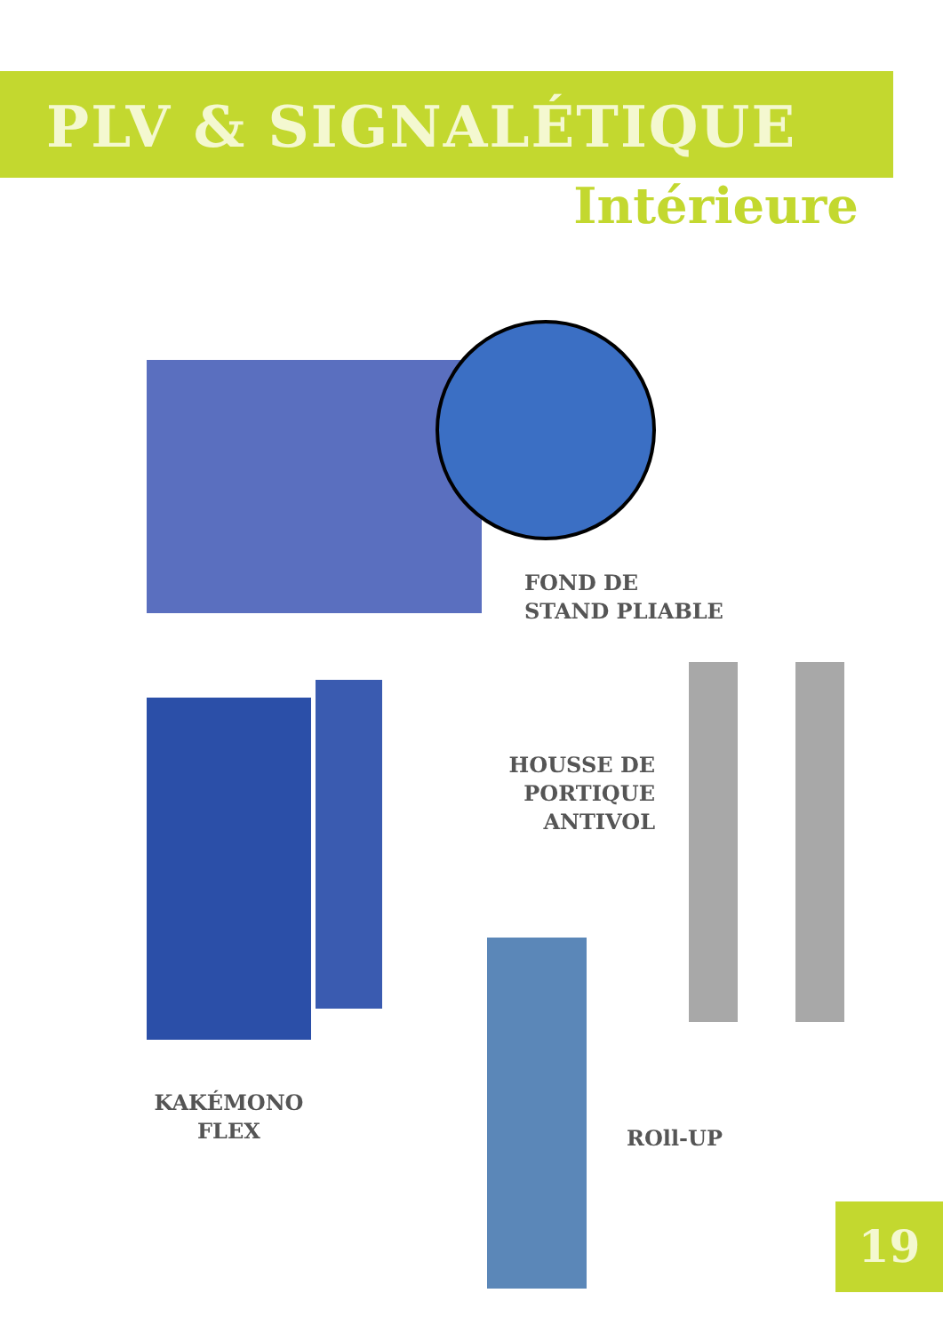PLV & SIGNALÉTIQUE
Intérieure
FOND DE
STAND PLIABLE
HOUSSE DE
PORTIQUE
ANTIVOL
KAKÉMONO
FLEX
ROll-UP
19